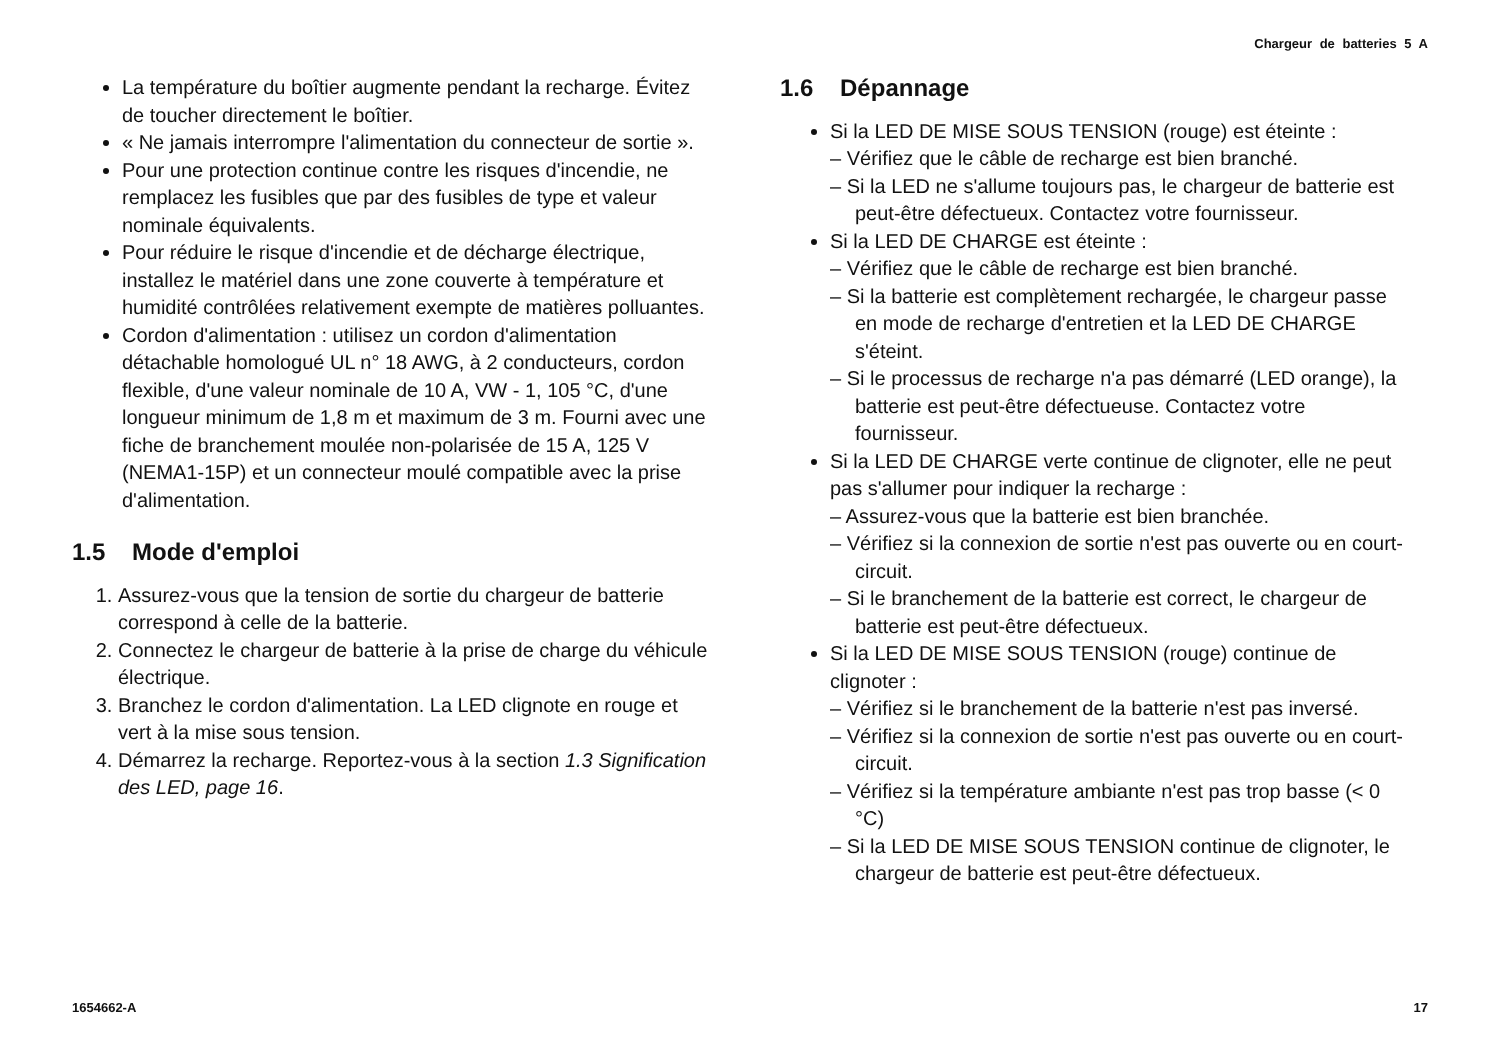Chargeur de batteries 5 A
La température du boîtier augmente pendant la recharge. Évitez de toucher directement le boîtier.
« Ne jamais interrompre l'alimentation du connecteur de sortie ».
Pour une protection continue contre les risques d'incendie, ne remplacez les fusibles que par des fusibles de type et valeur nominale équivalents.
Pour réduire le risque d'incendie et de décharge électrique, installez le matériel dans une zone couverte à température et humidité contrôlées relativement exempte de matières polluantes.
Cordon d'alimentation : utilisez un cordon d'alimentation détachable homologué UL n° 18 AWG, à 2 conducteurs, cordon flexible, d'une valeur nominale de 10 A, VW - 1, 105 °C, d'une longueur minimum de 1,8 m et maximum de 3 m. Fourni avec une fiche de branchement moulée non-polarisée de 15 A, 125 V (NEMA1-15P) et un connecteur moulé compatible avec la prise d'alimentation.
1.5 Mode d'emploi
1. Assurez-vous que la tension de sortie du chargeur de batterie correspond à celle de la batterie.
2. Connectez le chargeur de batterie à la prise de charge du véhicule électrique.
3. Branchez le cordon d'alimentation. La LED clignote en rouge et vert à la mise sous tension.
4. Démarrez la recharge. Reportez-vous à la section 1.3 Signification des LED, page 16.
1.6 Dépannage
Si la LED DE MISE SOUS TENSION (rouge) est éteinte :
– Vérifiez que le câble de recharge est bien branché.
– Si la LED ne s'allume toujours pas, le chargeur de batterie est peut-être défectueux. Contactez votre fournisseur.
Si la LED DE CHARGE est éteinte :
– Vérifiez que le câble de recharge est bien branché.
– Si la batterie est complètement rechargée, le chargeur passe en mode de recharge d'entretien et la LED DE CHARGE s'éteint.
– Si le processus de recharge n'a pas démarré (LED orange), la batterie est peut-être défectueuse. Contactez votre fournisseur.
Si la LED DE CHARGE verte continue de clignoter, elle ne peut pas s'allumer pour indiquer la recharge :
– Assurez-vous que la batterie est bien branchée.
– Vérifiez si la connexion de sortie n'est pas ouverte ou en court-circuit.
– Si le branchement de la batterie est correct, le chargeur de batterie est peut-être défectueux.
Si la LED DE MISE SOUS TENSION (rouge) continue de clignoter :
– Vérifiez si le branchement de la batterie n'est pas inversé.
– Vérifiez si la connexion de sortie n'est pas ouverte ou en court-circuit.
– Vérifiez si la température ambiante n'est pas trop basse (< 0 °C)
– Si la LED DE MISE SOUS TENSION continue de clignoter, le chargeur de batterie est peut-être défectueux.
1654662-A 17